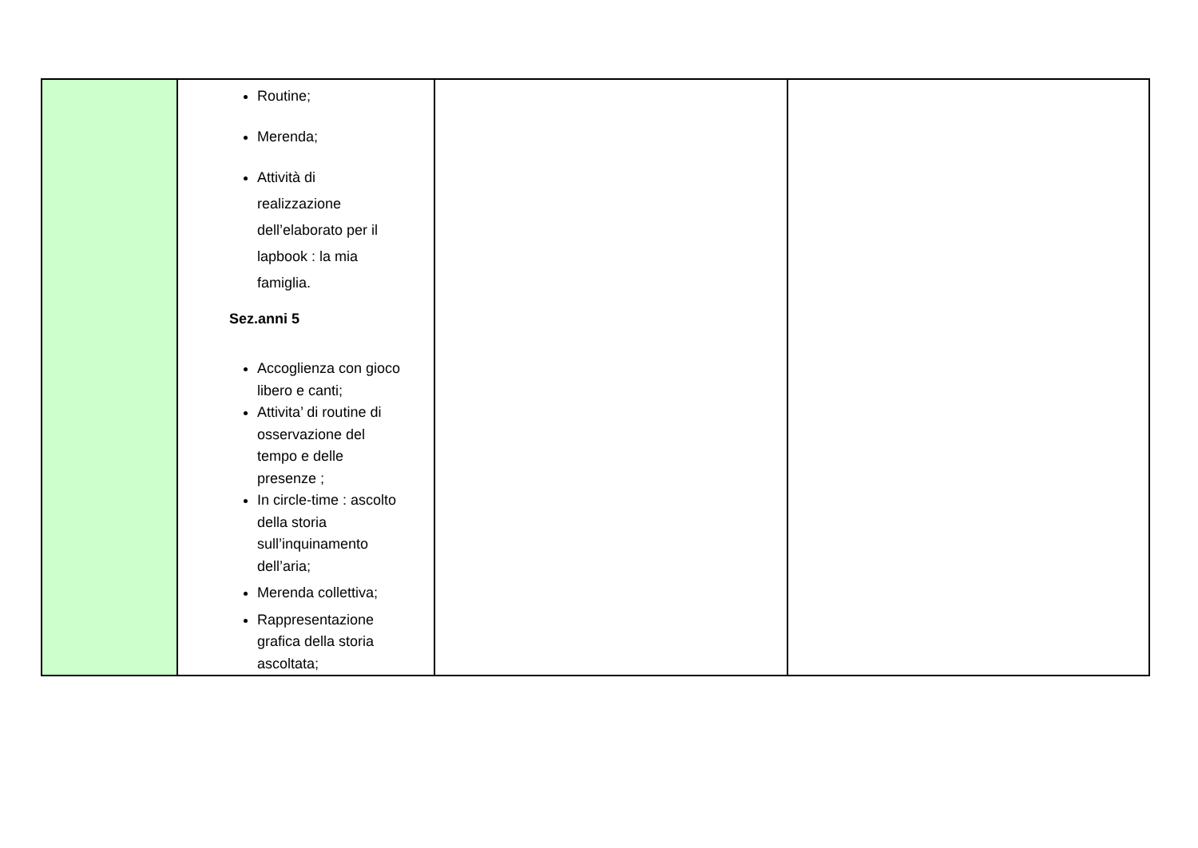| | Routine; Merenda; Attività di realizzazione dell’elaborato per il lapbook : la mia famiglia. Sez.anni 5 Accoglienza con gioco libero e canti; Attivita’ di routine di osservazione del tempo e delle presenze ; In circle-time : ascolto della storia sull’inquinamento dell’aria; Merenda collettiva; Rappresentazione grafica della storia ascoltata; | | |